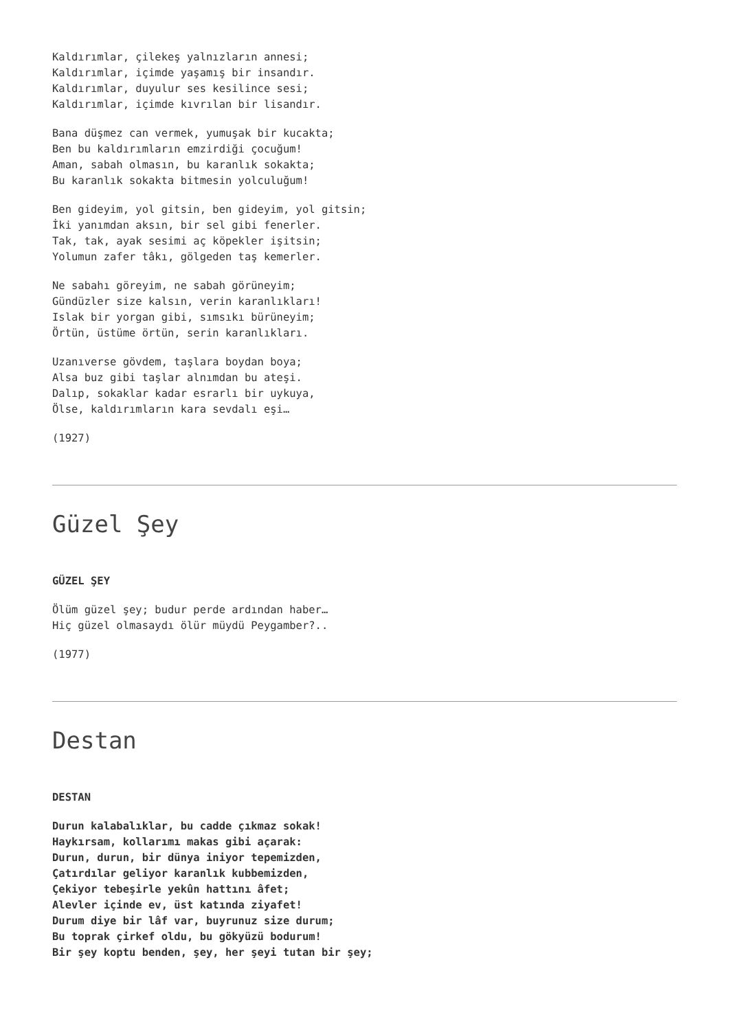Kaldırımlar, çilekeş yalnızların annesi;
Kaldırımlar, içimde yaşamış bir insandır.
Kaldırımlar, duyulur ses kesilince sesi;
Kaldırımlar, içimde kıvrılan bir lisandır.
Bana düşmez can vermek, yumuşak bir kucakta;
Ben bu kaldırımların emzirdiği çocuğum!
Aman, sabah olmasın, bu karanlık sokakta;
Bu karanlık sokakta bitmesin yolculuğum!
Ben gideyim, yol gitsin, ben gideyim, yol gitsin;
İki yanımdan aksın, bir sel gibi fenerler.
Tak, tak, ayak sesimi aç köpekler işitsin;
Yolumun zafer tâkı, gölgeden taş kemerler.
Ne sabahı göreyim, ne sabah görüneyim;
Gündüzler size kalsın, verin karanlıkları!
Islak bir yorgan gibi, sımsıkı bürüneyim;
Örtün, üstüme örtün, serin karanlıkları.
Uzanıverse gövdem, taşlara boydan boya;
Alsa buz gibi taşlar alnımdan bu ateşi.
Dalıp, sokaklar kadar esrarlı bir uykuya,
Ölse, kaldırımların kara sevdalı eşi…
(1927)
Güzel Şey
GÜZEL ŞEY
Ölüm güzel şey; budur perde ardından haber…
Hiç güzel olmasaydı ölür müydü Peygamber?..
(1977)
Destan
DESTAN
Durun kalabalıklar, bu cadde çıkmaz sokak!
Haykırsam, kollarımı makas gibi açarak:
Durun, durun, bir dünya iniyor tepemizden,
Çatırdılar geliyor karanlık kubbemizden,
Çekiyor tebeşirle yekûn hattını âfet;
Alevler içinde ev, üst katında ziyafet!
Durum diye bir lâf var, buyrunuz size durum;
Bu toprak çirkef oldu, bu gökyüzü bodurum!
Bir şey koptu benden, şey, her şeyi tutan bir şey;